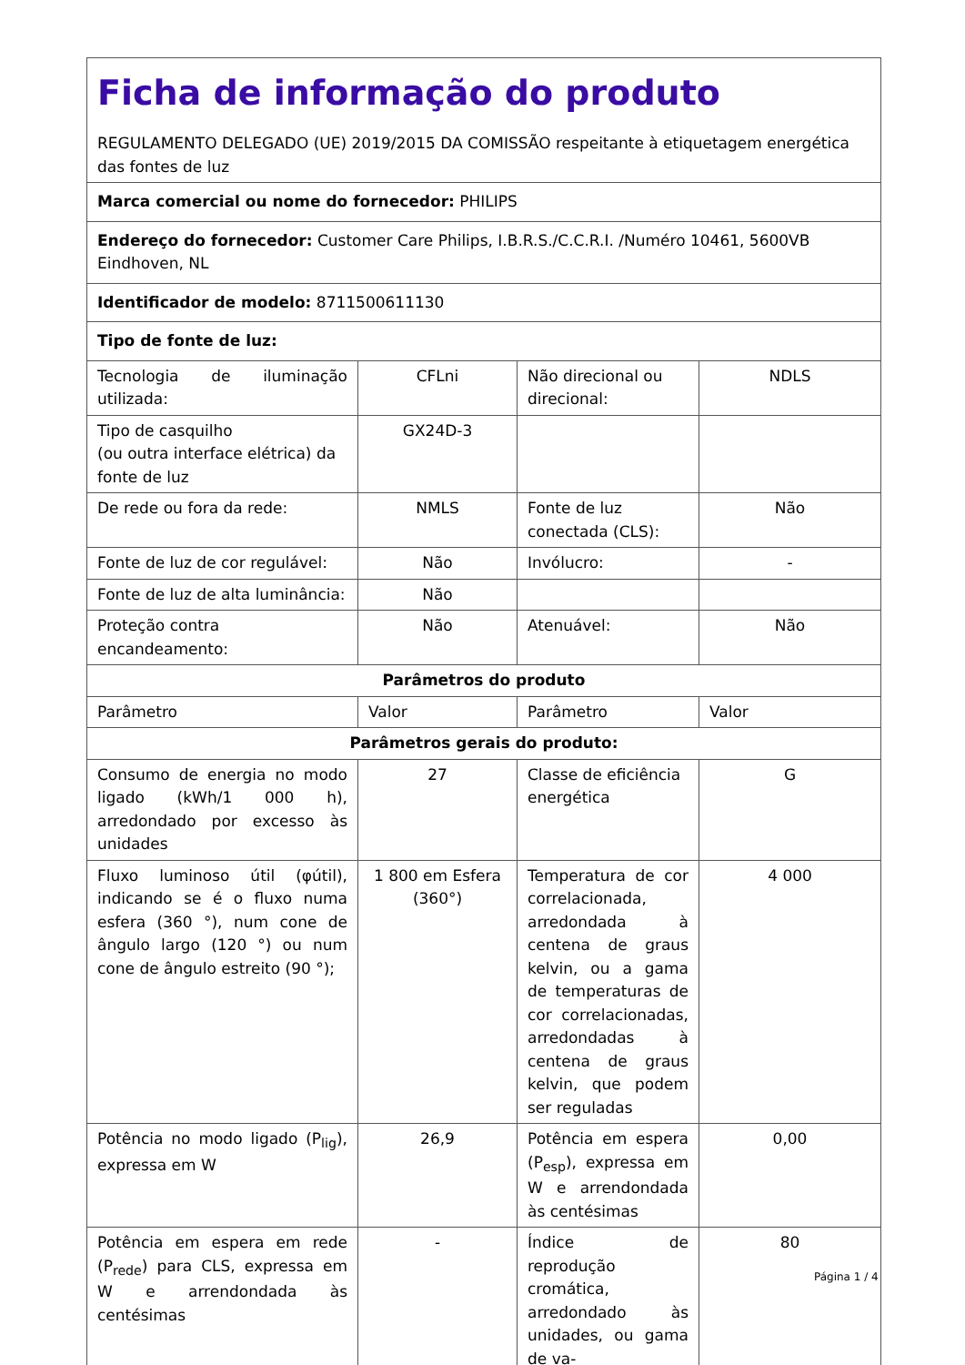| Ficha de informação do produto REGULAMENTO DELEGADO (UE) 2019/2015 DA COMISSÃO respeitante à etiquetagem energética das fontes de luz | | | |
| Marca comercial ou nome do fornecedor: PHILIPS | | | |
| Endereço do fornecedor: Customer Care Philips, I.B.R.S./C.C.R.I. /Numéro 10461, 5600VB Eindhoven, NL | | | |
| Identificador de modelo: 8711500611130 | | | |
| Tipo de fonte de luz: | | | |
| Tecnologia de iluminação utilizada: | CFLni | Não direcional ou direcional: | NDLS |
| Tipo de casquilho (ou outra interface elétrica) da fonte de luz | GX24D-3 | | |
| De rede ou fora da rede: | NMLS | Fonte de luz conectada (CLS): | Não |
| Fonte de luz de cor regulável: | Não | Invólucro: | - |
| Fonte de luz de alta luminância: | Não | | |
| Proteção contra encandeamento: | Não | Atenuável: | Não |
| Parâmetros do produto | | | |
| Parâmetro | Valor | Parâmetro | Valor |
| Parâmetros gerais do produto: | | | |
| Consumo de energia no modo ligado (kWh/1 000 h), arredondado por excesso às unidades | 27 | Classe de eficiência energética | G |
| Fluxo luminoso útil (φútil), indicando se é o fluxo numa esfera (360 °), num cone de ângulo largo (120 °) ou num cone de ângulo estreito (90 °); | 1 800 em Esfera (360°) | Temperatura de cor correlacionada, arredondada à centena de graus kelvin, ou a gama de temperaturas de cor correlacionadas, arredondadas à centena de graus kelvin, que podem ser reguladas | 4 000 |
| Potência no modo ligado (P<sub>lig</sub>), expressa em W | 26,9 | Potência em espera (P<sub>esp</sub>), expressa em W e arrendondada às centésimas | 0,00 |
| Potência em espera em rede (P<sub>rede</sub>) para CLS, expressa em W e arrendondada às centésimas | - | Índice de reprodução cromática, arredondado às unidades, ou gama de va- | 80 |
Página 1 / 4